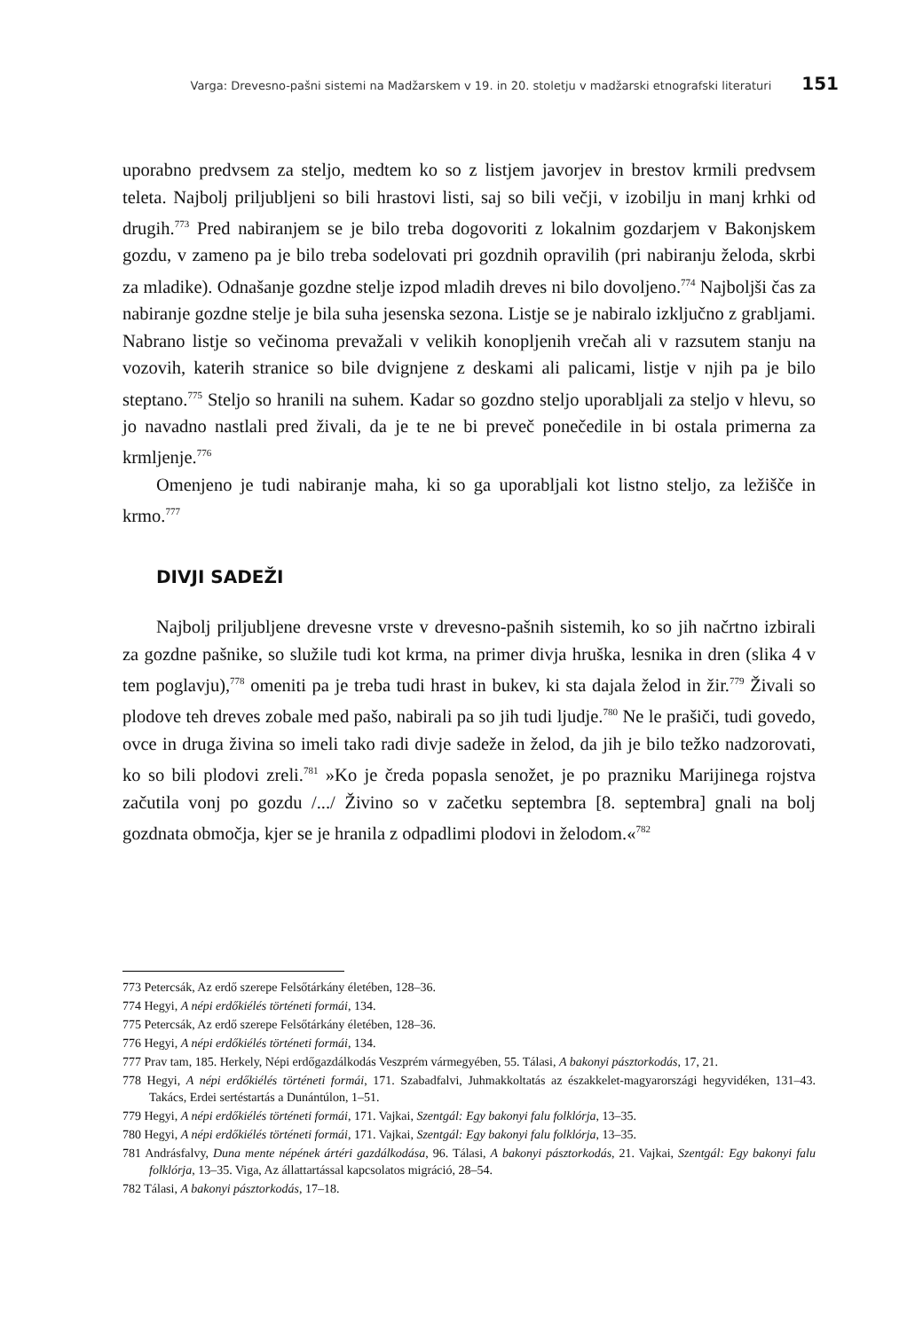Varga: Drevesno-pašni sistemi na Madžarskem v 19. in 20. stoletju v madžarski etnografski literaturi 151
uporabno predvsem za steljo, medtem ko so z listjem javorjev in brestov krmili predvsem teleta. Najbolj priljubljeni so bili hrastovi listi, saj so bili večji, v izobilju in manj krhki od drugih.<sup>773</sup> Pred nabiranjem se je bilo treba dogovoriti z lokalnim gozdarjem v Bakonjskem gozdu, v zameno pa je bilo treba sodelovati pri gozdnih opravilih (pri nabiranju želoda, skrbi za mladike). Odnašanje gozdne stelje izpod mladih dreves ni bilo dovoljeno.<sup>774</sup> Najboljši čas za nabiranje gozdne stelje je bila suha jesenska sezona. Listje se je nabiralo izključno z grabljami. Nabrano listje so večinoma prevažali v velikih konopljenih vrečah ali v razsutem stanju na vozovih, katerih stranice so bile dvignjene z deskami ali palicami, listje v njih pa je bilo steptano.<sup>775</sup> Steljo so hranili na suhem. Kadar so gozdno steljo uporabljali za steljo v hlevu, so jo navadno nastlali pred živali, da je te ne bi preveč ponečedile in bi ostala primerna za krmljenje.<sup>776</sup>
Omenjeno je tudi nabiranje maha, ki so ga uporabljali kot listno steljo, za ležišče in krmo.<sup>777</sup>
DIVJI SADEŽI
Najbolj priljubljene drevesne vrste v drevesno-pašnih sistemih, ko so jih načrtno izbirali za gozdne pašnike, so služile tudi kot krma, na primer divja hruška, lesnika in dren (slika 4 v tem poglavju),<sup>778</sup> omeniti pa je treba tudi hrast in bukev, ki sta dajala želod in žir.<sup>779</sup> Živali so plodove teh dreves zobale med pašo, nabirali pa so jih tudi ljudje.<sup>780</sup> Ne le prašiči, tudi govedo, ovce in druga živina so imeli tako radi divje sadeže in želod, da jih je bilo težko nadzorovati, ko so bili plodovi zreli.<sup>781</sup> »Ko je čreda popasla senožet, je po prazniku Marijinega rojstva začutila vonj po gozdu /.../ Živino so v začetku septembra [8. septembra] gnali na bolj gozdnata območja, kjer se je hranila z odpadlimi plodovi in želodom.«<sup>782</sup>
773 Petercsák, Az erdő szerepe Felsőtárkány életében, 128–36.
774 Hegyi, A népi erdőkiélés történeti formái, 134.
775 Petercsák, Az erdő szerepe Felsőtárkány életében, 128–36.
776 Hegyi, A népi erdőkiélés történeti formái, 134.
777 Prav tam, 185. Herkely, Népi erdőgazdálkodás Veszprém vármegyében, 55. Tálasi, A bakonyi pásztorkodás, 17, 21.
778 Hegyi, A népi erdőkiélés történeti formái, 171. Szabadfalvi, Juhmakkoltatás az északkelet-magyarországi hegyvidéken, 131–43. Takács, Erdei sertéstartás a Dunántúlon, 1–51.
779 Hegyi, A népi erdőkiélés történeti formái, 171. Vajkai, Szentgál: Egy bakonyi falu folklórja, 13–35.
780 Hegyi, A népi erdőkiélés történeti formái, 171. Vajkai, Szentgál: Egy bakonyi falu folklórja, 13–35.
781 Andrásfalvy, Duna mente népének ártéri gazdálkodása, 96. Tálasi, A bakonyi pásztorkodás, 21. Vajkai, Szentgál: Egy bakonyi falu folklórja, 13–35. Viga, Az állattartással kapcsolatos migráció, 28–54.
782 Tálasi, A bakonyi pásztorkodás, 17–18.